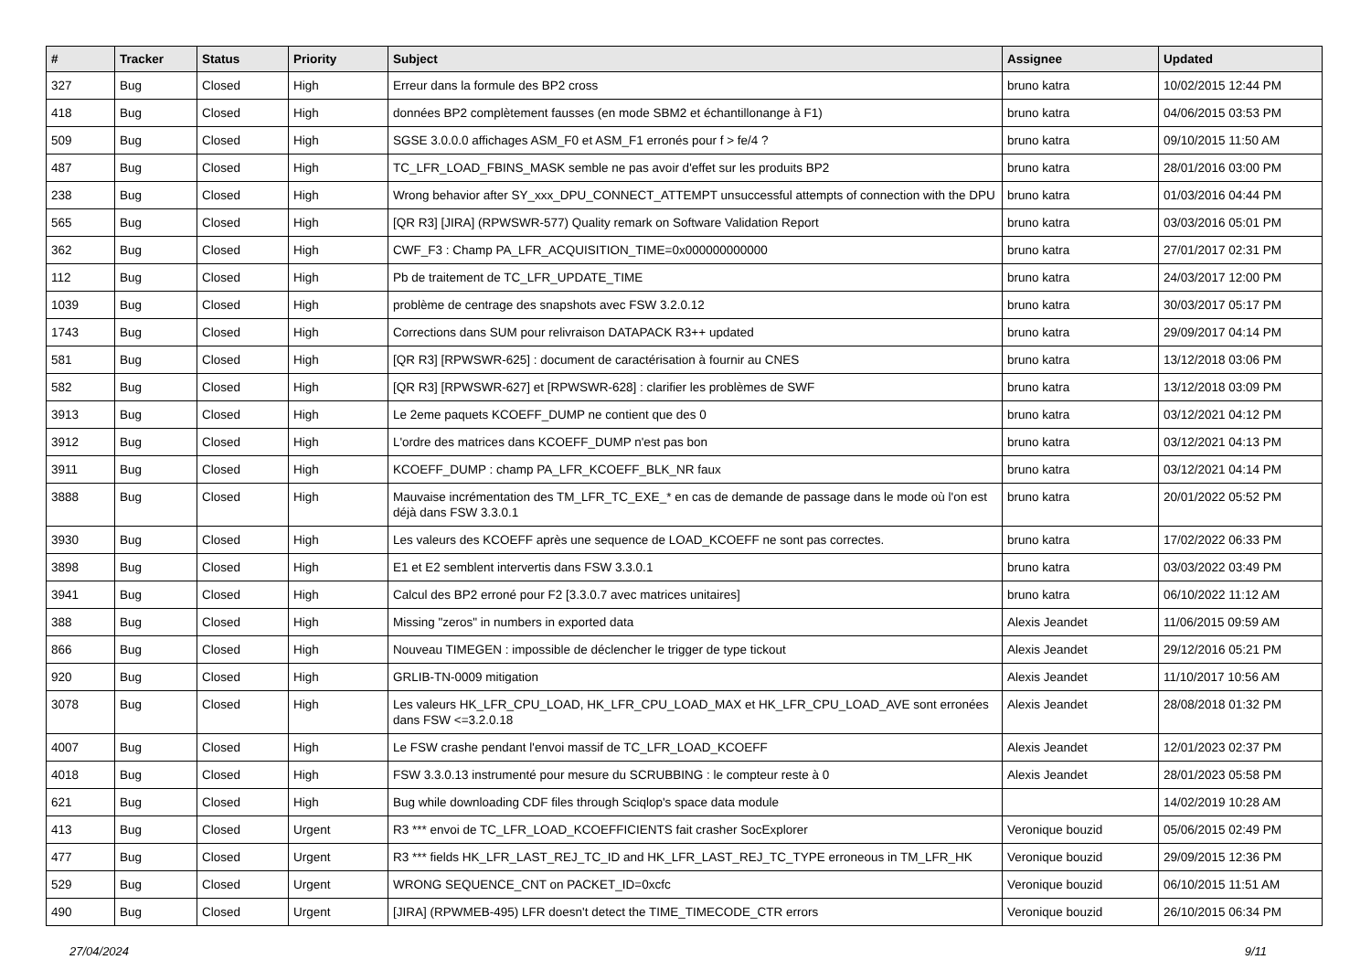| # | Tracker | Status | Priority | Subject | Assignee | Updated |
| --- | --- | --- | --- | --- | --- | --- |
| 327 | Bug | Closed | High | Erreur dans la formule des BP2 cross | bruno katra | 10/02/2015 12:44 PM |
| 418 | Bug | Closed | High | données BP2 complètement fausses (en mode SBM2 et échantillonange à F1) | bruno katra | 04/06/2015 03:53 PM |
| 509 | Bug | Closed | High | SGSE 3.0.0.0 affichages ASM_F0 et ASM_F1 erronés pour f > fe/4 ? | bruno katra | 09/10/2015 11:50 AM |
| 487 | Bug | Closed | High | TC_LFR_LOAD_FBINS_MASK semble ne pas avoir d'effet sur les produits BP2 | bruno katra | 28/01/2016 03:00 PM |
| 238 | Bug | Closed | High | Wrong behavior after SY_xxx_DPU_CONNECT_ATTEMPT unsuccessful attempts of connection with the DPU | bruno katra | 01/03/2016 04:44 PM |
| 565 | Bug | Closed | High | [QR R3] [JIRA] (RPWSWR-577) Quality remark on Software Validation Report | bruno katra | 03/03/2016 05:01 PM |
| 362 | Bug | Closed | High | CWF_F3 : Champ PA_LFR_ACQUISITION_TIME=0x000000000000 | bruno katra | 27/01/2017 02:31 PM |
| 112 | Bug | Closed | High | Pb de traitement de TC_LFR_UPDATE_TIME | bruno katra | 24/03/2017 12:00 PM |
| 1039 | Bug | Closed | High | problème de centrage des snapshots avec FSW 3.2.0.12 | bruno katra | 30/03/2017 05:17 PM |
| 1743 | Bug | Closed | High | Corrections dans SUM pour relivraison DATAPACK R3++ updated | bruno katra | 29/09/2017 04:14 PM |
| 581 | Bug | Closed | High | [QR R3] [RPWSWR-625] : document de caractérisation à fournir au CNES | bruno katra | 13/12/2018 03:06 PM |
| 582 | Bug | Closed | High | [QR R3] [RPWSWR-627] et [RPWSWR-628] : clarifier les problèmes de SWF | bruno katra | 13/12/2018 03:09 PM |
| 3913 | Bug | Closed | High | Le 2eme paquets KCOEFF_DUMP ne contient que des 0 | bruno katra | 03/12/2021 04:12 PM |
| 3912 | Bug | Closed | High | L'ordre des matrices dans KCOEFF_DUMP n'est pas bon | bruno katra | 03/12/2021 04:13 PM |
| 3911 | Bug | Closed | High | KCOEFF_DUMP : champ PA_LFR_KCOEFF_BLK_NR faux | bruno katra | 03/12/2021 04:14 PM |
| 3888 | Bug | Closed | High | Mauvaise incrémentation des TM_LFR_TC_EXE_* en cas de demande de passage dans le mode où l'on est déjà dans FSW 3.3.0.1 | bruno katra | 20/01/2022 05:52 PM |
| 3930 | Bug | Closed | High | Les valeurs des KCOEFF après une sequence de LOAD_KCOEFF ne sont pas correctes. | bruno katra | 17/02/2022 06:33 PM |
| 3898 | Bug | Closed | High | E1 et E2 semblent intervertis dans FSW 3.3.0.1 | bruno katra | 03/03/2022 03:49 PM |
| 3941 | Bug | Closed | High | Calcul des BP2 erroné pour F2 [3.3.0.7 avec matrices unitaires] | bruno katra | 06/10/2022 11:12 AM |
| 388 | Bug | Closed | High | Missing "zeros" in numbers in exported data | Alexis Jeandet | 11/06/2015 09:59 AM |
| 866 | Bug | Closed | High | Nouveau TIMEGEN : impossible de déclencher le trigger de type tickout | Alexis Jeandet | 29/12/2016 05:21 PM |
| 920 | Bug | Closed | High | GRLIB-TN-0009 mitigation | Alexis Jeandet | 11/10/2017 10:56 AM |
| 3078 | Bug | Closed | High | Les valeurs HK_LFR_CPU_LOAD, HK_LFR_CPU_LOAD_MAX et HK_LFR_CPU_LOAD_AVE sont erronées dans FSW <=3.2.0.18 | Alexis Jeandet | 28/08/2018 01:32 PM |
| 4007 | Bug | Closed | High | Le FSW crashe pendant l'envoi massif de TC_LFR_LOAD_KCOEFF | Alexis Jeandet | 12/01/2023 02:37 PM |
| 4018 | Bug | Closed | High | FSW 3.3.0.13 instrumenté pour mesure du SCRUBBING : le compteur reste à 0 | Alexis Jeandet | 28/01/2023 05:58 PM |
| 621 | Bug | Closed | High | Bug while downloading CDF files through Sciqlop's space data module | | 14/02/2019 10:28 AM |
| 413 | Bug | Closed | Urgent | R3 *** envoi de TC_LFR_LOAD_KCOEFFICIENTS fait crasher SocExplorer | Veronique bouzid | 05/06/2015 02:49 PM |
| 477 | Bug | Closed | Urgent | R3 *** fields HK_LFR_LAST_REJ_TC_ID and HK_LFR_LAST_REJ_TC_TYPE erroneous in TM_LFR_HK | Veronique bouzid | 29/09/2015 12:36 PM |
| 529 | Bug | Closed | Urgent | WRONG SEQUENCE_CNT on PACKET_ID=0xcfc | Veronique bouzid | 06/10/2015 11:51 AM |
| 490 | Bug | Closed | Urgent | [JIRA] (RPWMEB-495) LFR doesn't detect the TIME_TIMECODE_CTR errors | Veronique bouzid | 26/10/2015 06:34 PM |
27/04/2024 9/11